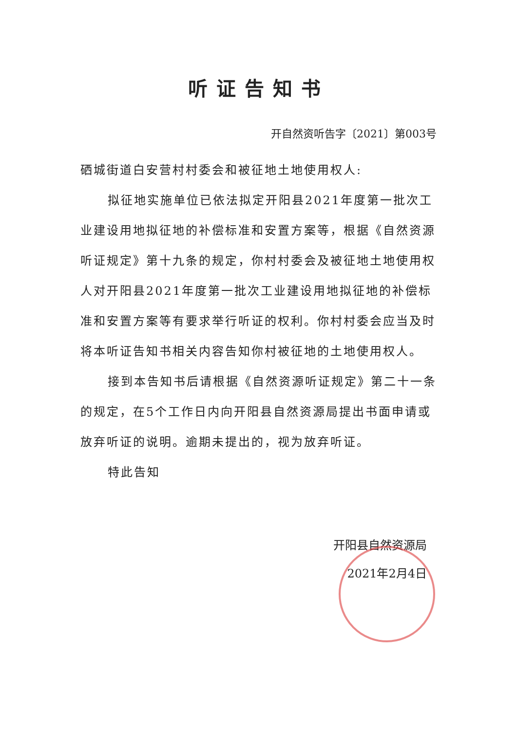听证告知书
开自然资听告字〔2021〕第003号
硒城街道白安营村村委会和被征地土地使用权人:
拟征地实施单位已依法拟定开阳县2021年度第一批次工业建设用地拟征地的补偿标准和安置方案等，根据《自然资源听证规定》第十九条的规定，你村村委会及被征地土地使用权人对开阳县2021年度第一批次工业建设用地拟征地的补偿标准和安置方案等有要求举行听证的权利。你村村委会应当及时将本听证告知书相关内容告知你村被征地的土地使用权人。
接到本告知书后请根据《自然资源听证规定》第二十一条的规定，在5个工作日内向开阳县自然资源局提出书面申请或放弃听证的说明。逾期未提出的，视为放弃听证。
特此告知
开阳县自然资源局
2021年2月4日